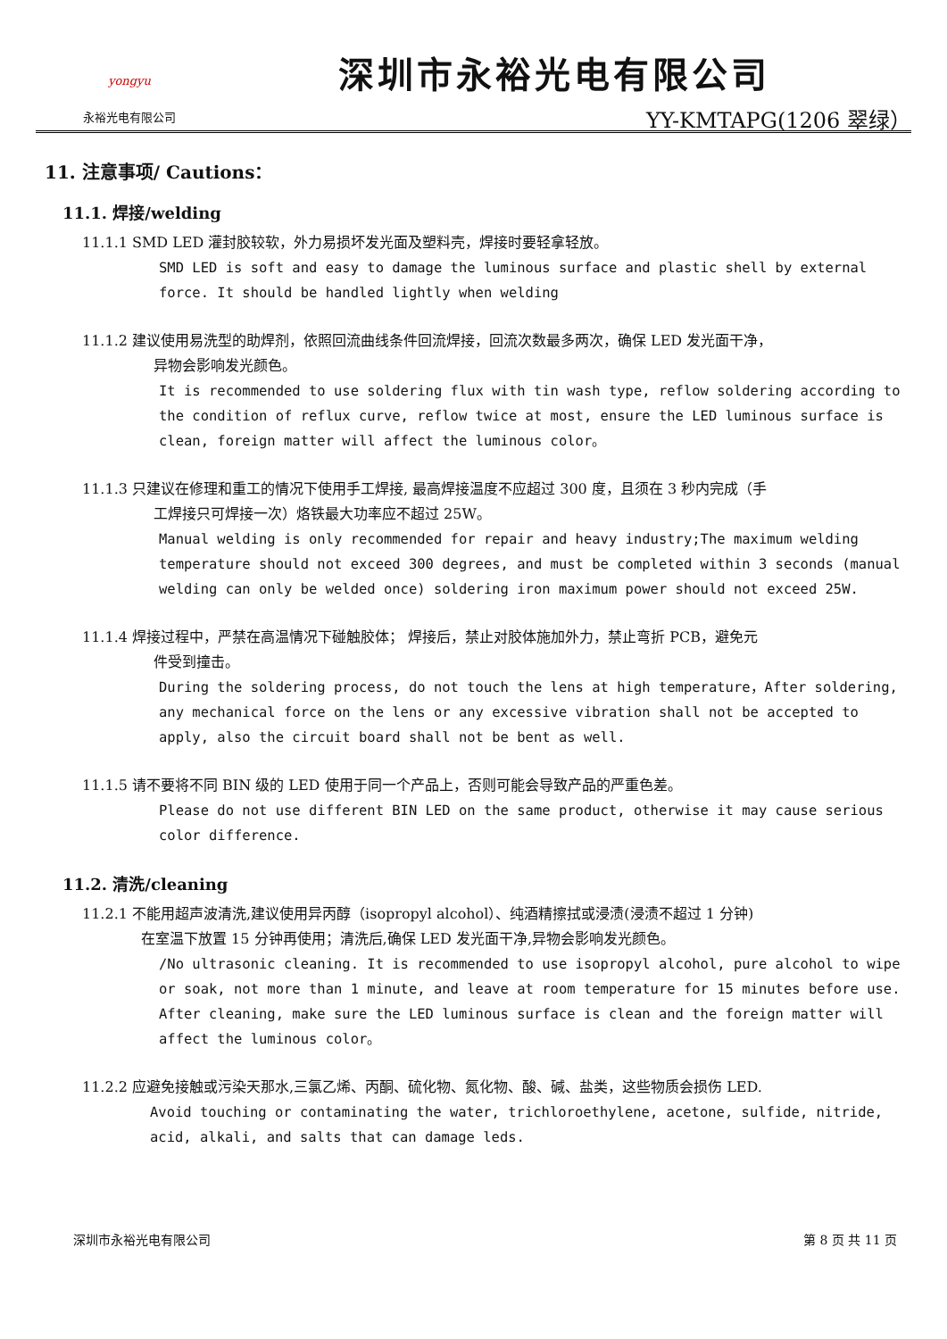yongyu
永裕光电有限公司
深圳市永裕光电有限公司
YY-KMTAPG(1206 翠绿）
11. 注意事项/ Cautions：
11.1. 焊接/welding
11.1.1 SMD LED 灌封胶较软，外力易损坏发光面及塑料壳，焊接时要轻拿轻放。
SMD LED is soft and easy to damage the luminous surface and plastic shell by external force. It should be handled lightly when welding
11.1.2 建议使用易洗型的助焊剂，依照回流曲线条件回流焊接，回流次数最多两次，确保 LED 发光面干净，
异物会影响发光颜色。
It is recommended to use soldering flux with tin wash type, reflow soldering according to the condition of reflux curve, reflow twice at most, ensure the LED luminous surface is clean, foreign matter will affect the luminous color。
11.1.3 只建议在修理和重工的情况下使用手工焊接, 最高焊接温度不应超过 300 度，且须在 3 秒内完成（手
工焊接只可焊接一次）烙铁最大功率应不超过 25W。
Manual welding is only recommended for repair and heavy industry;The maximum welding temperature should not exceed 300 degrees, and must be completed within 3 seconds (manual welding can only be welded once) soldering iron maximum power should not exceed 25W.
11.1.4 焊接过程中，严禁在高温情况下碰触胶体； 焊接后，禁止对胶体施加外力，禁止弯折 PCB，避免元
件受到撞击。
During the soldering process, do not touch the lens at high temperature，After soldering, any mechanical force on the lens or any excessive vibration shall not be accepted to apply, also the circuit board shall not be bent as well.
11.1.5 请不要将不同 BIN 级的 LED 使用于同一个产品上，否则可能会导致产品的严重色差。
Please do not use different BIN LED on the same product, otherwise it may cause serious color difference.
11.2. 清洗/cleaning
11.2.1 不能用超声波清洗,建议使用异丙醇（isopropyl alcohol）、纯酒精擦拭或浸渍(浸渍不超过 1 分钟)
在室温下放置 15 分钟再使用；清洗后,确保 LED 发光面干净,异物会影响发光颜色。
/No ultrasonic cleaning. It is recommended to use isopropyl alcohol, pure alcohol to wipe or soak, not more than 1 minute, and leave at room temperature for 15 minutes before use. After cleaning, make sure the LED luminous surface is clean and the foreign matter will affect the luminous color。
11.2.2 应避免接触或污染天那水,三氯乙烯、丙酮、硫化物、氮化物、酸、碱、盐类，这些物质会损伤 LED.
Avoid touching or contaminating the water, trichloroethylene, acetone, sulfide, nitride, acid, alkali, and salts that can damage leds.
深圳市永裕光电有限公司 第 8 页 共 11 页